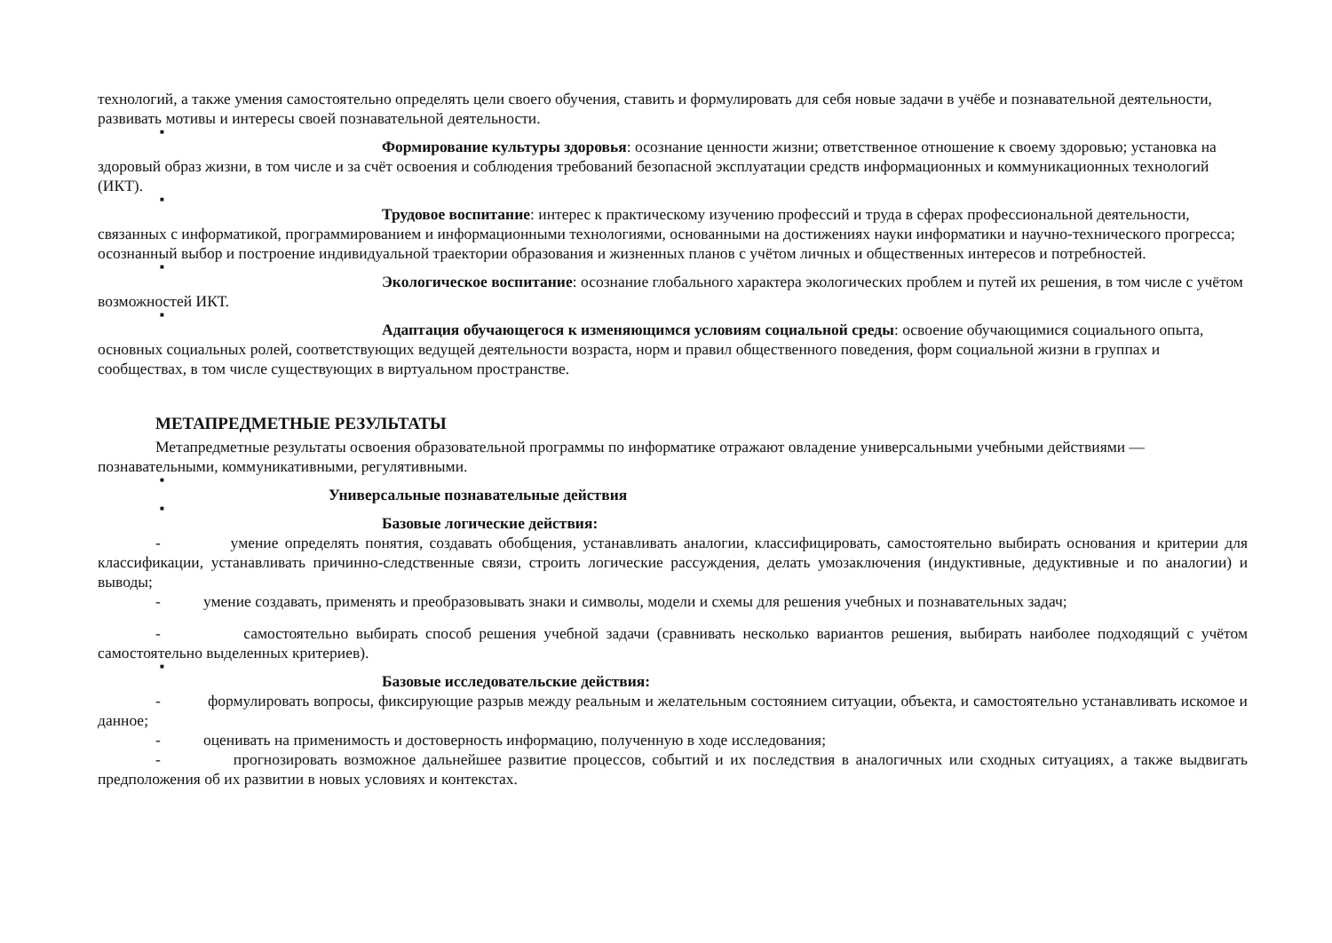технологий, а также умения самостоятельно определять цели своего обучения, ставить и формулировать для себя новые задачи в учёбе и познавательной деятельности, развивать мотивы и интересы своей познавательной деятельности.
■
Формирование культуры здоровья: осознание ценности жизни; ответственное отношение к своему здоровью; установка на здоровый образ жизни, в том числе и за счёт освоения и соблюдения требований безопасной эксплуатации средств информационных и коммуникационных технологий (ИКТ).
■
Трудовое воспитание: интерес к практическому изучению профессий и труда в сферах профессиональной деятельности, связанных с информатикой, программированием и информационными технологиями, основанными на достижениях науки информатики и научно-технического прогресса; осознанный выбор и построение индивидуальной траектории образования и жизненных планов с учётом личных и общественных интересов и потребностей.
■
Экологическое воспитание: осознание глобального характера экологических проблем и путей их решения, в том числе с учётом возможностей ИКТ.
■
Адаптация обучающегося к изменяющимся условиям социальной среды: освоение обучающимися социального опыта, основных социальных ролей, соответствующих ведущей деятельности возраста, норм и правил общественного поведения, форм социальной жизни в группах и сообществах, в том числе существующих в виртуальном пространстве.
МЕТАПРЕДМЕТНЫЕ РЕЗУЛЬТАТЫ
Метапредметные результаты освоения образовательной программы по информатике отражают овладение универсальными учебными действиями — познавательными, коммуникативными, регулятивными.
■
Универсальные познавательные действия
■
Базовые логические действия:
- умение определять понятия, создавать обобщения, устанавливать аналогии, классифицировать, самостоятельно выбирать основания и критерии для классификации, устанавливать причинно-следственные связи, строить логические рассуждения, делать умозаключения (индуктивные, дедуктивные и по аналогии) и выводы;
- умение создавать, применять и преобразовывать знаки и символы, модели и схемы для решения учебных и познавательных задач;
- самостоятельно выбирать способ решения учебной задачи (сравнивать несколько вариантов решения, выбирать наиболее подходящий с учётом самостоятельно выделенных критериев).
■
Базовые исследовательские действия:
- формулировать вопросы, фиксирующие разрыв между реальным и желательным состоянием ситуации, объекта, и самостоятельно устанавливать искомое и данное;
- оценивать на применимость и достоверность информацию, полученную в ходе исследования;
- прогнозировать возможное дальнейшее развитие процессов, событий и их последствия в аналогичных или сходных ситуациях, а также выдвигать предположения об их развитии в новых условиях и контекстах.